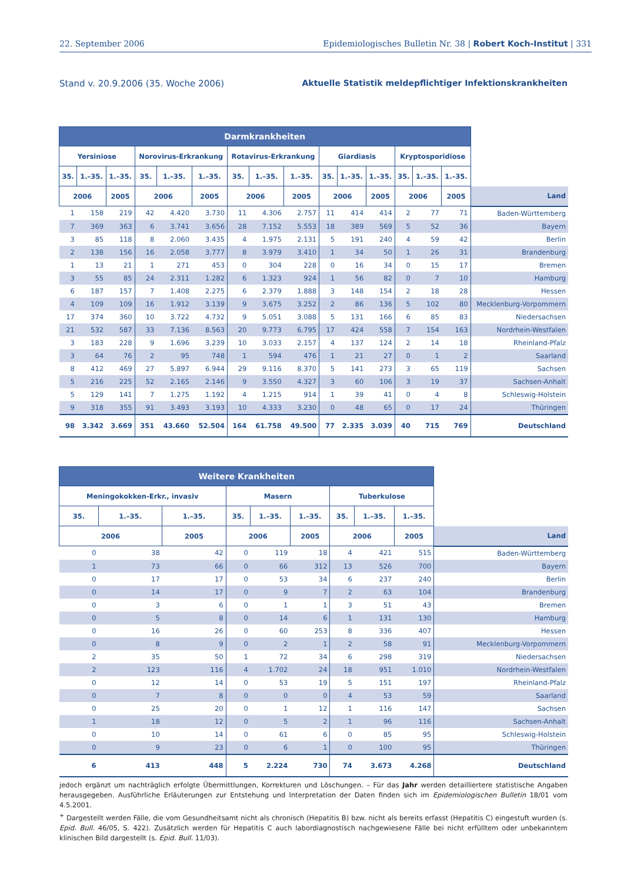22. September 2006 Epidemiologisches Bulletin Nr. 38 | Robert Koch-Institut | 331
Stand v. 20.9.2006 (35. Woche 2006) Aktuelle Statistik meldepflichtiger Infektionskrankheiten
| Darmkrankheiten | | | | | | | | | | | | | | | |
| --- | --- | --- | --- | --- | --- | --- | --- | --- | --- | --- | --- | --- | --- | --- | --- |
| Yersiniose | | | Norovirus-Erkrankung | | | Rotavirus-Erkrankung | | | Giardiasis | | | Kryptosporidiose | | | |
| 35. | 1.–35. | 1.–35. | 35. | 1.–35. | 1.–35. | 35. | 1.–35. | 1.–35. | 35. | 1.–35. | 1.–35. | 35. | 1.–35. | 1.–35. | |
| 2006 | | 2005 | 2006 | | 2005 | 2006 | | 2005 | 2006 | | 2005 | 2006 | | 2005 | Land |
| 1 | 158 | 219 | 42 | 4.420 | 3.730 | 11 | 4.306 | 2.757 | 11 | 414 | 414 | 2 | 77 | 71 | Baden-Württemberg |
| 7 | 369 | 363 | 6 | 3.741 | 3.656 | 28 | 7.152 | 5.553 | 18 | 389 | 569 | 5 | 52 | 36 | Bayern |
| 3 | 85 | 118 | 8 | 2.060 | 3.435 | 4 | 1.975 | 2.131 | 5 | 191 | 240 | 4 | 59 | 42 | Berlin |
| 2 | 138 | 156 | 16 | 2.058 | 3.777 | 8 | 3.979 | 3.410 | 1 | 34 | 50 | 1 | 26 | 31 | Brandenburg |
| 1 | 13 | 21 | 1 | 271 | 453 | 0 | 304 | 228 | 0 | 16 | 34 | 0 | 15 | 17 | Bremen |
| 3 | 55 | 85 | 24 | 2.311 | 1.282 | 6 | 1.323 | 924 | 1 | 56 | 82 | 0 | 7 | 10 | Hamburg |
| 6 | 187 | 157 | 7 | 1.408 | 2.275 | 6 | 2.379 | 1.888 | 3 | 148 | 154 | 2 | 18 | 28 | Hessen |
| 4 | 109 | 109 | 16 | 1.912 | 3.139 | 9 | 3.675 | 3.252 | 2 | 86 | 136 | 5 | 102 | 80 | Mecklenburg-Vorpommern |
| 17 | 374 | 360 | 10 | 3.722 | 4.732 | 9 | 5.051 | 3.088 | 5 | 131 | 166 | 6 | 85 | 83 | Niedersachsen |
| 21 | 532 | 587 | 33 | 7.136 | 8.563 | 20 | 9.773 | 6.795 | 17 | 424 | 558 | 7 | 154 | 163 | Nordrhein-Westfalen |
| 3 | 183 | 228 | 9 | 1.696 | 3.239 | 10 | 3.033 | 2.157 | 4 | 137 | 124 | 2 | 14 | 18 | Rheinland-Pfalz |
| 3 | 64 | 76 | 2 | 95 | 748 | 1 | 594 | 476 | 1 | 21 | 27 | 0 | 1 | 2 | Saarland |
| 8 | 412 | 469 | 27 | 5.897 | 6.944 | 29 | 9.116 | 8.370 | 5 | 141 | 273 | 3 | 65 | 119 | Sachsen |
| 5 | 216 | 225 | 52 | 2.165 | 2.146 | 9 | 3.550 | 4.327 | 3 | 60 | 106 | 3 | 19 | 37 | Sachsen-Anhalt |
| 5 | 129 | 141 | 7 | 1.275 | 1.192 | 4 | 1.215 | 914 | 1 | 39 | 41 | 0 | 4 | 8 | Schleswig-Holstein |
| 9 | 318 | 355 | 91 | 3.493 | 3.193 | 10 | 4.333 | 3.230 | 0 | 48 | 65 | 0 | 17 | 24 | Thüringen |
| 98 | 3.342 | 3.669 | 351 | 43.660 | 52.504 | 164 | 61.758 | 49.500 | 77 | 2.335 | 3.039 | 40 | 715 | 769 | Deutschland |
| Weitere Krankheiten | | | | | | | | | |
| --- | --- | --- | --- | --- | --- | --- | --- | --- | --- |
| Meningokokken-Erkr., invasiv | | | Masern | | | Tuberkulose | | | |
| 35. | 1.–35. | 1.–35. | 35. | 1.–35. | 1.–35. | 35. | 1.–35. | 1.–35. | |
| 2006 | | 2005 | 2006 | | 2005 | 2006 | | 2005 | Land |
| 0 | 38 | 42 | 0 | 119 | 18 | 4 | 421 | 515 | Baden-Württemberg |
| 1 | 73 | 66 | 0 | 66 | 312 | 13 | 526 | 700 | Bayern |
| 0 | 17 | 17 | 0 | 53 | 34 | 6 | 237 | 240 | Berlin |
| 0 | 14 | 17 | 0 | 9 | 7 | 2 | 63 | 104 | Brandenburg |
| 0 | 3 | 6 | 0 | 1 | 1 | 3 | 51 | 43 | Bremen |
| 0 | 5 | 8 | 0 | 14 | 6 | 1 | 131 | 130 | Hamburg |
| 0 | 16 | 26 | 0 | 60 | 253 | 8 | 336 | 407 | Hessen |
| 0 | 8 | 9 | 0 | 2 | 1 | 2 | 58 | 91 | Mecklenburg-Vorpommern |
| 2 | 35 | 50 | 1 | 72 | 34 | 6 | 298 | 319 | Niedersachsen |
| 2 | 123 | 116 | 4 | 1.702 | 24 | 18 | 951 | 1.010 | Nordrhein-Westfalen |
| 0 | 12 | 14 | 0 | 53 | 19 | 5 | 151 | 197 | Rheinland-Pfalz |
| 0 | 7 | 8 | 0 | 0 | 0 | 4 | 53 | 59 | Saarland |
| 0 | 25 | 20 | 0 | 1 | 12 | 1 | 116 | 147 | Sachsen |
| 1 | 18 | 12 | 0 | 5 | 2 | 1 | 96 | 116 | Sachsen-Anhalt |
| 0 | 10 | 14 | 0 | 61 | 6 | 0 | 85 | 95 | Schleswig-Holstein |
| 0 | 9 | 23 | 0 | 6 | 1 | 0 | 100 | 95 | Thüringen |
| 6 | 413 | 448 | 5 | 2.224 | 730 | 74 | 3.673 | 4.268 | Deutschland |
jedoch ergänzt um nachträglich erfolgte Übermittlungen, Korrekturen und Löschungen. – Für das Jahr werden detailliertere statistische Angaben herausgegeben. Ausführliche Erläuterungen zur Entstehung und Interpretation der Daten finden sich im Epidemiologischen Bulletin 18/01 vom 4.5.2001.
<sup>+</sup> Dargestellt werden Fälle, die vom Gesundheitsamt nicht als chronisch (Hepatitis B) bzw. nicht als bereits erfasst (Hepatitis C) eingestuft wurden (s. Epid. Bull. 46/05, S. 422). Zusätzlich werden für Hepatitis C auch labordiagnostisch nachgewiesene Fälle bei nicht erfülltem oder unbekanntem klinischen Bild dargestellt (s. Epid. Bull. 11/03).